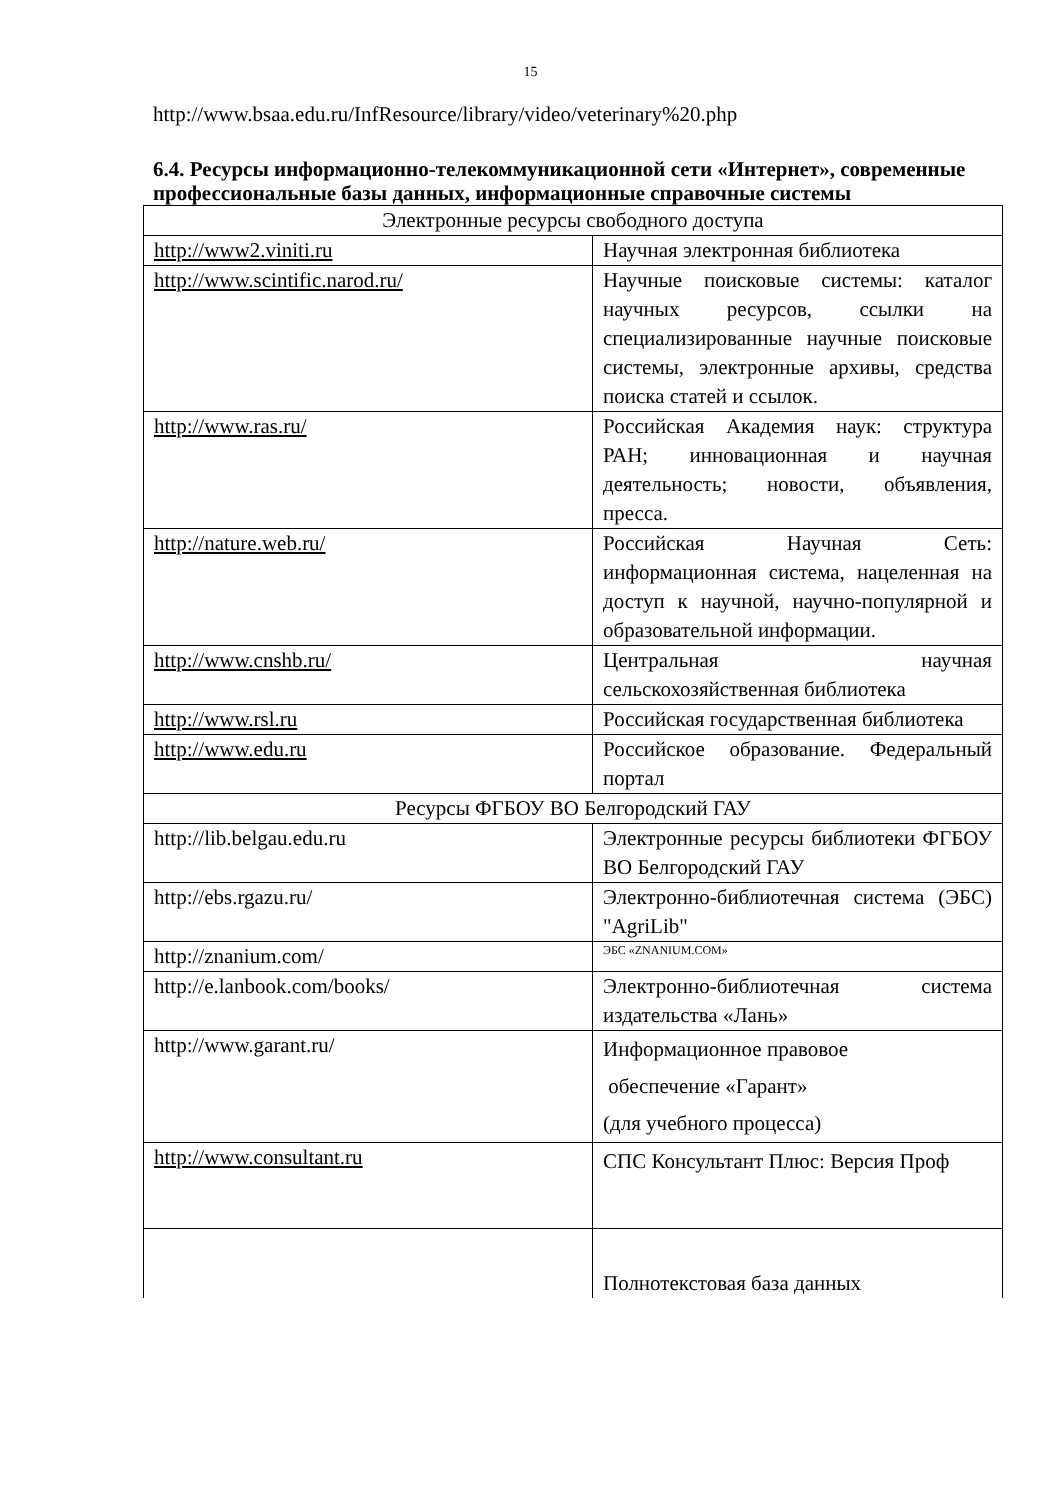15
http://www.bsaa.edu.ru/InfResource/library/video/veterinary%20.php
6.4. Ресурсы информационно-телекоммуникационной сети «Интернет», современные профессиональные базы данных, информационные справочные системы
| Электронные ресурсы свободного доступа | |
| http://www2.viniti.ru | Научная электронная библиотека |
| http://www.scintific.narod.ru/ | Научные поисковые системы: каталог научных ресурсов, ссылки на специализированные научные поисковые системы, электронные архивы, средства поиска статей и ссылок. |
| http://www.ras.ru/ | Российская Академия наук: структура РАН; инновационная и научная деятельность; новости, объявления, пресса. |
| http://nature.web.ru/ | Российская Научная Сеть: информационная система, нацеленная на доступ к научной, научно-популярной и образовательной информации. |
| http://www.cnshb.ru/ | Центральная научная сельскохозяйственная библиотека |
| http://www.rsl.ru | Российская государственная библиотека |
| http://www.edu.ru | Российское образование. Федеральный портал |
| Ресурсы ФГБОУ ВО Белгородский ГАУ | |
| http://lib.belgau.edu.ru | Электронные ресурсы библиотеки ФГБОУ ВО Белгородский ГАУ |
| http://ebs.rgazu.ru/ | Электронно-библиотечная система (ЭБС) "AgriLib" |
| http://znanium.com/ | ЭБС «ZNANIUM.COM» |
| http://e.lanbook.com/books/ | Электронно-библиотечная система издательства «Лань» |
| http://www.garant.ru/ | Информационное правовое обеспечение «Гарант» (для учебного процесса) |
| http://www.consultant.ru | СПС Консультант Плюс: Версия Проф |
| | Полнотекстовая база данных |